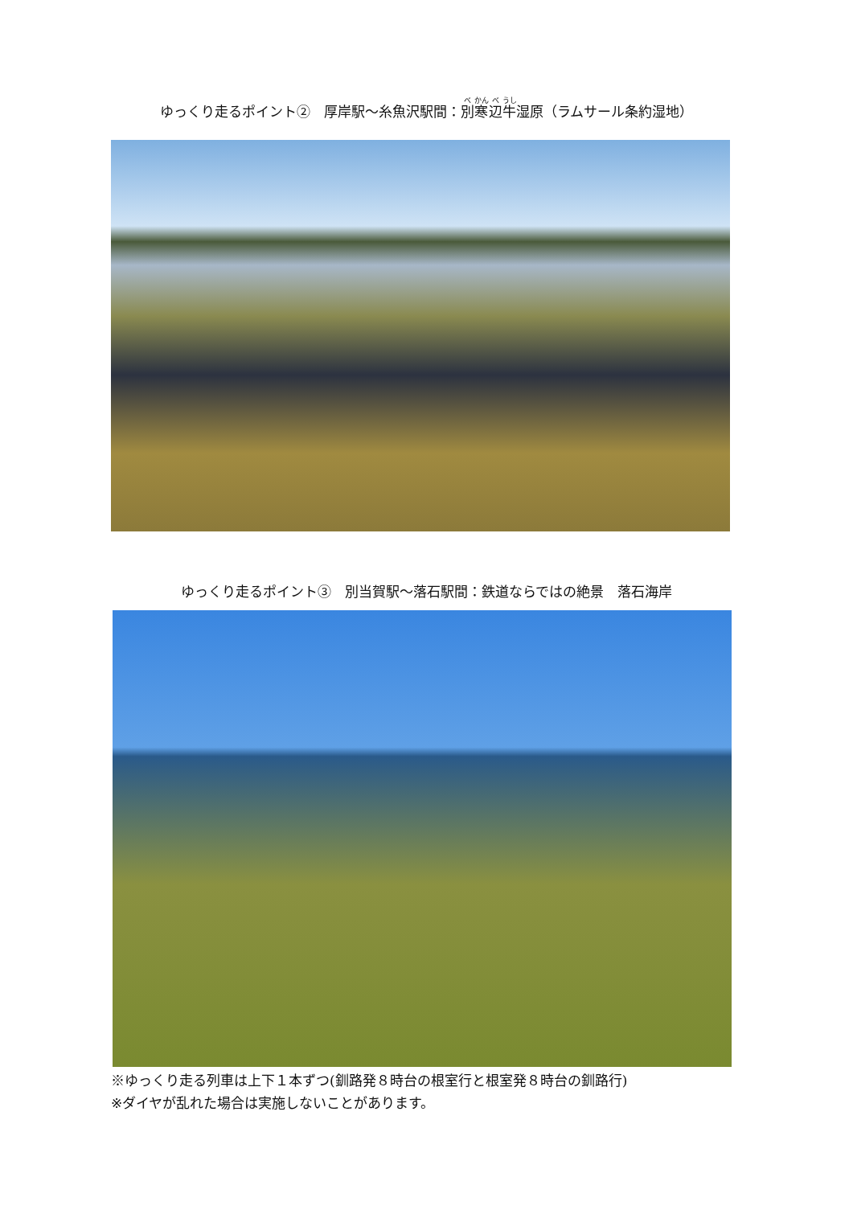ゆっくり走るポイント②　厚岸駅～糸魚沢駅間：別寒辺牛湿原（ラムサール条約湿地）
ゆっくり走るポイント③　別当賀駅～落石駅間：鉄道ならではの絶景　落石海岸
※ゆっくり走る列車は上下１本ずつ(釧路発８時台の根室行と根室発８時台の釧路行)
※ダイヤが乱れた場合は実施しないことがあります。